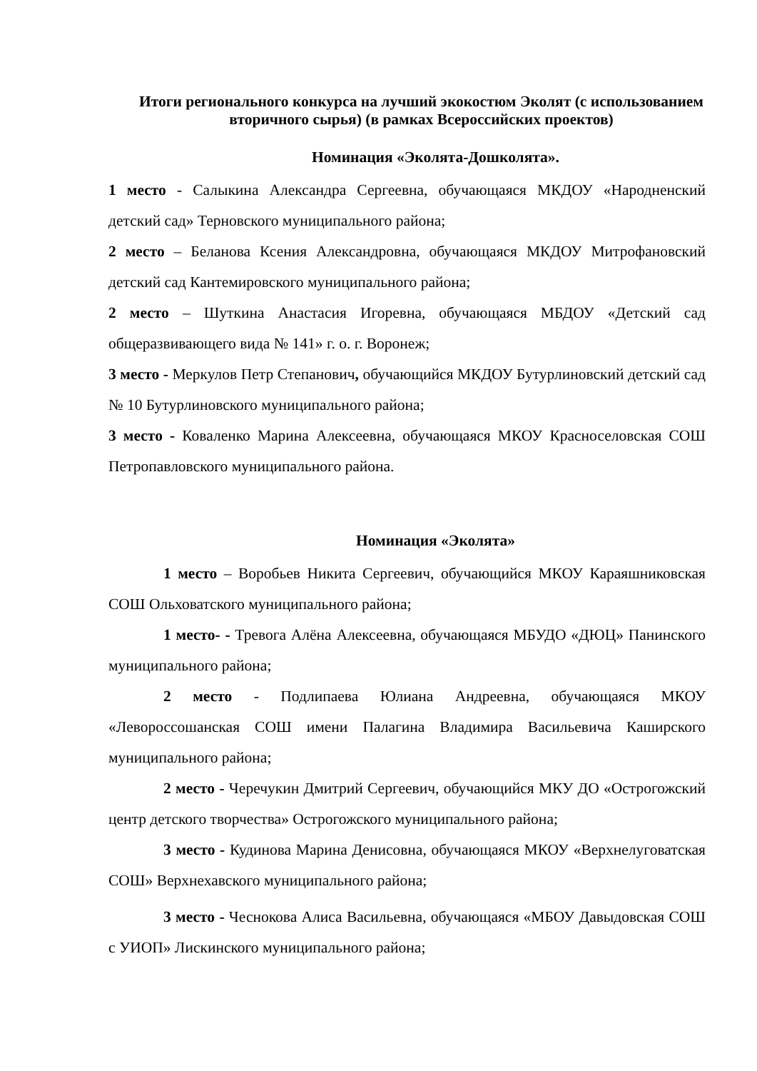Итоги регионального конкурса на лучший экокостюм Эколят (с использованием вторичного сырья) (в рамках Всероссийских проектов)
Номинация «Эколята-Дошколята».
1 место - Салыкина Александра Сергеевна, обучающаяся МКДОУ «Народненский детский сад» Терновского муниципального района;
2 место – Беланова Ксения Александровна, обучающаяся МКДОУ Митрофановский детский сад Кантемировского муниципального района;
2 место – Шуткина Анастасия Игоревна, обучающаяся МБДОУ «Детский сад общеразвивающего вида № 141» г. о. г. Воронеж;
3 место - Меркулов Петр Степанович, обучающийся МКДОУ Бутурлиновский детский сад № 10 Бутурлиновского муниципального района;
3 место - Коваленко Марина Алексеевна, обучающаяся МКОУ Красноселовская СОШ Петропавловского муниципального района.
Номинация «Эколята»
1 место – Воробьев Никита Сергеевич, обучающийся МКОУ Караяшниковская СОШ Ольховатского муниципального района;
1 место- - Тревога Алёна Алексеевна, обучающаяся МБУДО «ДЮЦ» Панинского муниципального района;
2 место - Подлипаева Юлиана Андреевна, обучающаяся МКОУ «Левороссошанская СОШ имени Палагина Владимира Васильевича Каширского муниципального района;
2 место - Черечукин Дмитрий Сергеевич, обучающийся МКУ ДО «Острогожский центр детского творчества» Острогожского муниципального района;
3 место - Кудинова Марина Денисовна, обучающаяся МКОУ «Верхнелуговатская СОШ» Верхнехавского муниципального района;
3 место - Чеснокова Алиса Васильевна, обучающаяся «МБОУ Давыдовская СОШ с УИОП» Лискинского муниципального района;